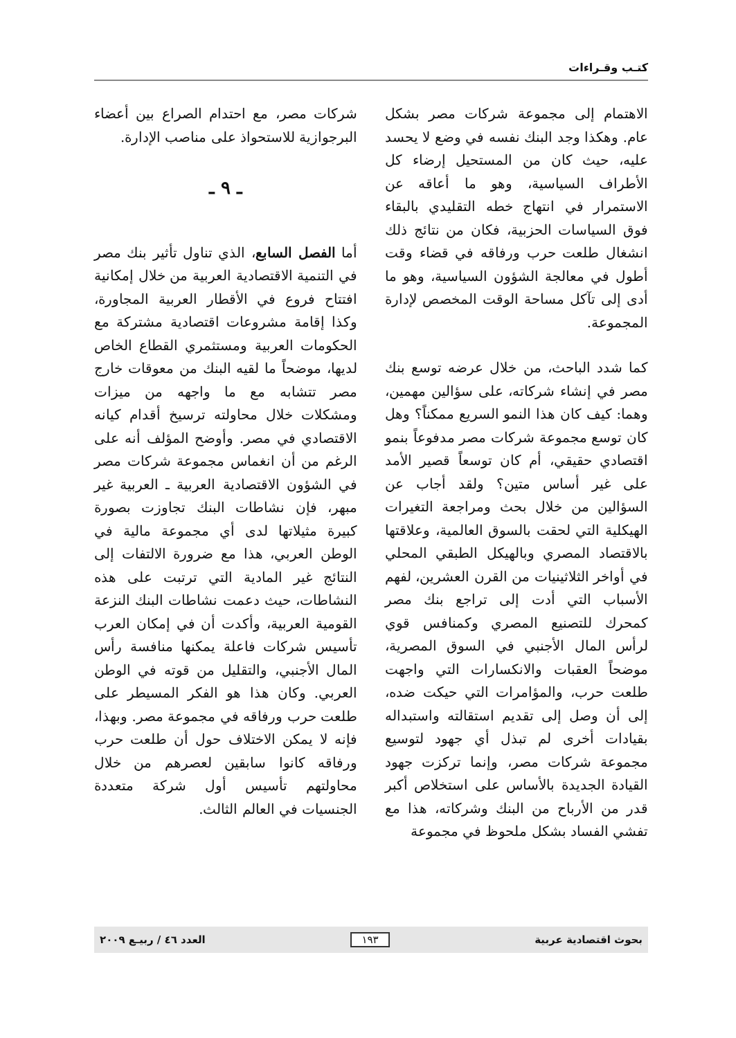كتـب وقـراءات
الاهتمام إلى مجموعة شركات مصر بشكل عام. وهكذا وجد البنك نفسه في وضع لا يحسد عليه، حيث كان من المستحيل إرضاء كل الأطراف السياسية، وهو ما أعاقه عن الاستمرار في انتهاج خطه التقليدي بالبقاء فوق السياسات الحزبية، فكان من نتائج ذلك انشغال طلعت حرب ورفاقه في قضاء وقت أطول في معالجة الشؤون السياسية، وهو ما أدى إلى تآكل مساحة الوقت المخصص لإدارة المجموعة.
كما شدد الباحث، من خلال عرضه توسع بنك مصر في إنشاء شركاته، على سؤالين مهمين، وهما: كيف كان هذا النمو السريع ممكناً؟ وهل كان توسع مجموعة شركات مصر مدفوعاً بنمو اقتصادي حقيقي، أم كان توسعاً قصير الأمد على غير أساس متين؟ ولقد أجاب عن السؤالين من خلال بحث ومراجعة التغيرات الهيكلية التي لحقت بالسوق العالمية، وعلاقتها بالاقتصاد المصري وبالهيكل الطبقي المحلي في أواخر الثلاثينيات من القرن العشرين، لفهم الأسباب التي أدت إلى تراجع بنك مصر كمحرك للتصنيع المصري وكمنافس قوي لرأس المال الأجنبي في السوق المصرية، موضحاً العقبات والانكسارات التي واجهت طلعت حرب، والمؤامرات التي حيكت ضده، إلى أن وصل إلى تقديم استقالته واستبداله بقيادات أخرى لم تبذل أي جهود لتوسيع مجموعة شركات مصر، وإنما تركزت جهود القيادة الجديدة بالأساس على استخلاص أكبر قدر من الأرباح من البنك وشركاته، هذا مع تفشي الفساد بشكل ملحوظ في مجموعة
شركات مصر، مع احتدام الصراع بين أعضاء البرجوازية للاستحواذ على مناصب الإدارة.
ـ ٩ ـ
أما الفصل السابع، الذي تناول تأثير بنك مصر في التنمية الاقتصادية العربية من خلال إمكانية افتتاح فروع في الأقطار العربية المجاورة، وكذا إقامة مشروعات اقتصادية مشتركة مع الحكومات العربية ومستثمري القطاع الخاص لديها، موضحاً ما لقيه البنك من معوقات خارج مصر تتشابه مع ما واجهه من ميزات ومشكلات خلال محاولته ترسيخ أقدام كيانه الاقتصادي في مصر. وأوضح المؤلف أنه على الرغم من أن انغماس مجموعة شركات مصر في الشؤون الاقتصادية العربية ـ العربية غير مبهر، فإن نشاطات البنك تجاوزت بصورة كبيرة مثيلاتها لدى أي مجموعة مالية في الوطن العربي، هذا مع ضرورة الالتفات إلى النتائج غير المادية التي ترتبت على هذه النشاطات، حيث دعمت نشاطات البنك النزعة القومية العربية، وأكدت أن في إمكان العرب تأسيس شركات فاعلة يمكنها منافسة رأس المال الأجنبي، والتقليل من قوته في الوطن العربي. وكان هذا هو الفكر المسيطر على طلعت حرب ورفاقه في مجموعة مصر. وبهذا، فإنه لا يمكن الاختلاف حول أن طلعت حرب ورفاقه كانوا سابقين لعصرهم من خلال محاولتهم تأسيس أول شركة متعددة الجنسيات في العالم الثالث.
بحوث اقتصادية عربية ١٩٣ العدد ٤٦ / ربيـع ٢٠٠٩